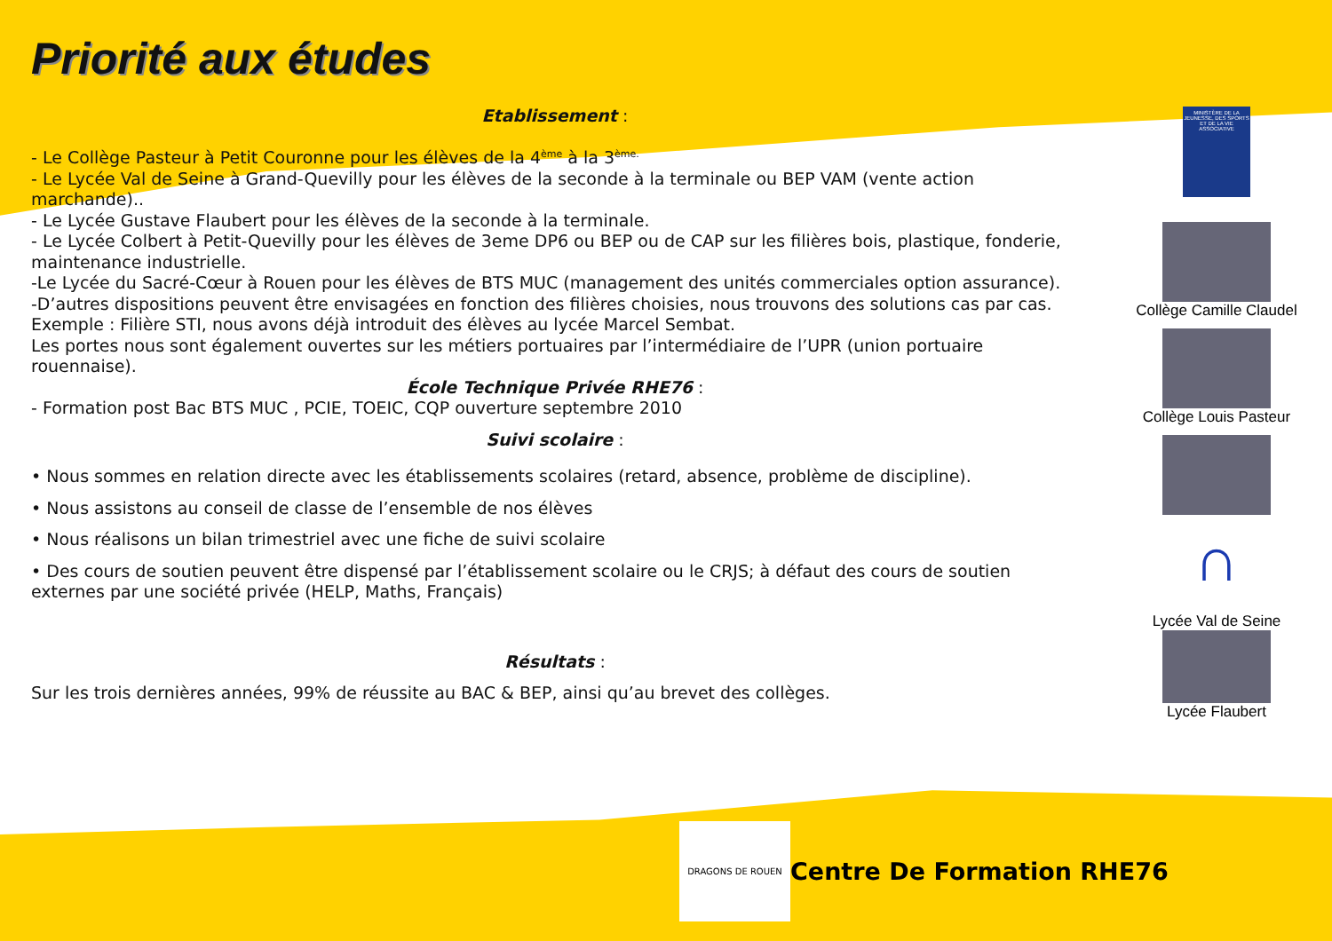Priorité aux études
Etablissement :
- Le Collège Pasteur à Petit Couronne pour les élèves de la 4<sup>ème</sup> à la 3<sup>ème.</sup>
- Le Lycée Val de Seine à Grand-Quevilly pour les élèves de la seconde à la terminale ou BEP VAM (vente action marchande)..
- Le Lycée Gustave Flaubert pour les élèves de la seconde à la terminale.
- Le Lycée Colbert à Petit-Quevilly pour les élèves de 3eme DP6 ou BEP ou de CAP sur les filières bois, plastique, fonderie, maintenance industrielle.
-Le Lycée du Sacré-Cœur à Rouen pour les élèves de BTS MUC (management des unités commerciales option assurance).
-D’autres dispositions peuvent être envisagées en fonction des filières choisies, nous trouvons des solutions cas par cas.
Exemple : Filière STI, nous avons déjà introduit des élèves au lycée Marcel Sembat.
Les portes nous sont également ouvertes sur les métiers portuaires par l’intermédiaire de l’UPR (union portuaire rouennaise).
École Technique Privée RHE76 :
- Formation post Bac BTS MUC , PCIE, TOEIC, CQP ouverture septembre 2010
Suivi scolaire :
• Nous sommes en relation directe avec les établissements scolaires (retard, absence, problème de discipline).
• Nous assistons au conseil de classe de l’ensemble de nos élèves
• Nous réalisons un bilan trimestriel avec une fiche de suivi scolaire
• Des cours de soutien peuvent être dispensé par l’établissement scolaire ou le CRJS; à défaut des cours de soutien externes par une société privée (HELP, Maths, Français)
Résultats :
Sur les trois dernières années, 99% de réussite au BAC & BEP, ainsi qu’au brevet des collèges.
MINISTÈRE DE LA JEUNESSE, DES SPORTS ET DE LA VIE ASSOCIATIVE
Collège Camille Claudel
Collège Louis Pasteur
∩
Lycée Val de Seine
Lycée Flaubert
DRAGONS DE ROUEN
Centre De Formation RHE76